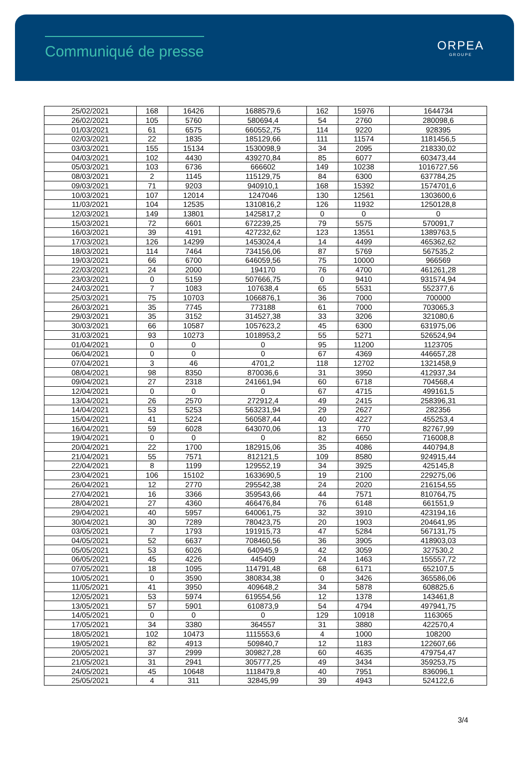Communiqué de presse
ORPEA
GROUPE
| 25/02/2021 | 168 | 16426 | 1688579,6 | 162 | 15976 | 1644734 |
| 26/02/2021 | 105 | 5760 | 580694,4 | 54 | 2760 | 280098,6 |
| 01/03/2021 | 61 | 6575 | 660552,75 | 114 | 9220 | 928395 |
| 02/03/2021 | 22 | 1835 | 185129,66 | 111 | 11574 | 1181456,5 |
| 03/03/2021 | 155 | 15134 | 1530098,9 | 34 | 2095 | 218330,02 |
| 04/03/2021 | 102 | 4430 | 439270,84 | 85 | 6077 | 603473,44 |
| 05/03/2021 | 103 | 6736 | 666602 | 149 | 10238 | 1016727,56 |
| 08/03/2021 | 2 | 1145 | 115129,75 | 84 | 6300 | 637784,25 |
| 09/03/2021 | 71 | 9203 | 940910,1 | 168 | 15392 | 1574701,6 |
| 10/03/2021 | 107 | 12014 | 1247046 | 130 | 12561 | 1303600,6 |
| 11/03/2021 | 104 | 12535 | 1310816,2 | 126 | 11932 | 1250128,8 |
| 12/03/2021 | 149 | 13801 | 1425817,2 | 0 | 0 | 0 |
| 15/03/2021 | 72 | 6601 | 672239,25 | 79 | 5575 | 570091,7 |
| 16/03/2021 | 39 | 4191 | 427232,62 | 123 | 13551 | 1389763,5 |
| 17/03/2021 | 126 | 14299 | 1453024,4 | 14 | 4499 | 465362,62 |
| 18/03/2021 | 114 | 7464 | 734156,06 | 87 | 5769 | 567535,2 |
| 19/03/2021 | 66 | 6700 | 646059,56 | 75 | 10000 | 966569 |
| 22/03/2021 | 24 | 2000 | 194170 | 76 | 4700 | 461261,28 |
| 23/03/2021 | 0 | 5159 | 507666,75 | 0 | 9410 | 931574,94 |
| 24/03/2021 | 7 | 1083 | 107638,4 | 65 | 5531 | 552377,6 |
| 25/03/2021 | 75 | 10703 | 1066876,1 | 36 | 7000 | 700000 |
| 26/03/2021 | 35 | 7745 | 773188 | 61 | 7000 | 703065,3 |
| 29/03/2021 | 35 | 3152 | 314527,38 | 33 | 3206 | 321080,6 |
| 30/03/2021 | 66 | 10587 | 1057623,2 | 45 | 6300 | 631975,06 |
| 31/03/2021 | 93 | 10273 | 1018953,2 | 55 | 5271 | 526524,94 |
| 01/04/2021 | 0 | 0 | 0 | 95 | 11200 | 1123705 |
| 06/04/2021 | 0 | 0 | 0 | 67 | 4369 | 446657,28 |
| 07/04/2021 | 3 | 46 | 4701,2 | 118 | 12702 | 1321458,9 |
| 08/04/2021 | 98 | 8350 | 870036,6 | 31 | 3950 | 412937,34 |
| 09/04/2021 | 27 | 2318 | 241661,94 | 60 | 6718 | 704568,4 |
| 12/04/2021 | 0 | 0 | 0 | 67 | 4715 | 499161,5 |
| 13/04/2021 | 26 | 2570 | 272912,4 | 49 | 2415 | 258396,31 |
| 14/04/2021 | 53 | 5253 | 563231,94 | 29 | 2627 | 282356 |
| 15/04/2021 | 41 | 5224 | 560587,44 | 40 | 4227 | 455253,4 |
| 16/04/2021 | 59 | 6028 | 643070,06 | 13 | 770 | 82767,99 |
| 19/04/2021 | 0 | 0 | 0 | 82 | 6650 | 716008,8 |
| 20/04/2021 | 22 | 1700 | 182915,06 | 35 | 4086 | 440794,8 |
| 21/04/2021 | 55 | 7571 | 812121,5 | 109 | 8580 | 924915,44 |
| 22/04/2021 | 8 | 1199 | 129552,19 | 34 | 3925 | 425145,8 |
| 23/04/2021 | 106 | 15102 | 1633690,5 | 19 | 2100 | 229275,06 |
| 26/04/2021 | 12 | 2770 | 295542,38 | 24 | 2020 | 216154,55 |
| 27/04/2021 | 16 | 3366 | 359543,66 | 44 | 7571 | 810764,75 |
| 28/04/2021 | 27 | 4360 | 466476,84 | 76 | 6148 | 661551,9 |
| 29/04/2021 | 40 | 5957 | 640061,75 | 32 | 3910 | 423194,16 |
| 30/04/2021 | 30 | 7289 | 780423,75 | 20 | 1903 | 204641,95 |
| 03/05/2021 | 7 | 1793 | 191915,73 | 47 | 5284 | 567131,75 |
| 04/05/2021 | 52 | 6637 | 708460,56 | 36 | 3905 | 418903,03 |
| 05/05/2021 | 53 | 6026 | 640945,9 | 42 | 3059 | 327530,2 |
| 06/05/2021 | 45 | 4226 | 445409 | 24 | 1463 | 155557,72 |
| 07/05/2021 | 18 | 1095 | 114791,48 | 68 | 6171 | 652107,5 |
| 10/05/2021 | 0 | 3590 | 380834,38 | 0 | 3426 | 365586,06 |
| 11/05/2021 | 41 | 3950 | 409648,2 | 34 | 5878 | 608825,6 |
| 12/05/2021 | 53 | 5974 | 619554,56 | 12 | 1378 | 143461,8 |
| 13/05/2021 | 57 | 5901 | 610873,9 | 54 | 4794 | 497941,75 |
| 14/05/2021 | 0 | 0 | 0 | 129 | 10918 | 1163065 |
| 17/05/2021 | 34 | 3380 | 364557 | 31 | 3880 | 422570,4 |
| 18/05/2021 | 102 | 10473 | 1115553,6 | 4 | 1000 | 108200 |
| 19/05/2021 | 82 | 4913 | 509840,7 | 12 | 1183 | 122607,66 |
| 20/05/2021 | 37 | 2999 | 309827,28 | 60 | 4635 | 479754,47 |
| 21/05/2021 | 31 | 2941 | 305777,25 | 49 | 3434 | 359253,75 |
| 24/05/2021 | 45 | 10648 | 1118479,8 | 40 | 7951 | 836096,1 |
| 25/05/2021 | 4 | 311 | 32845,99 | 39 | 4943 | 524122,6 |
3/4